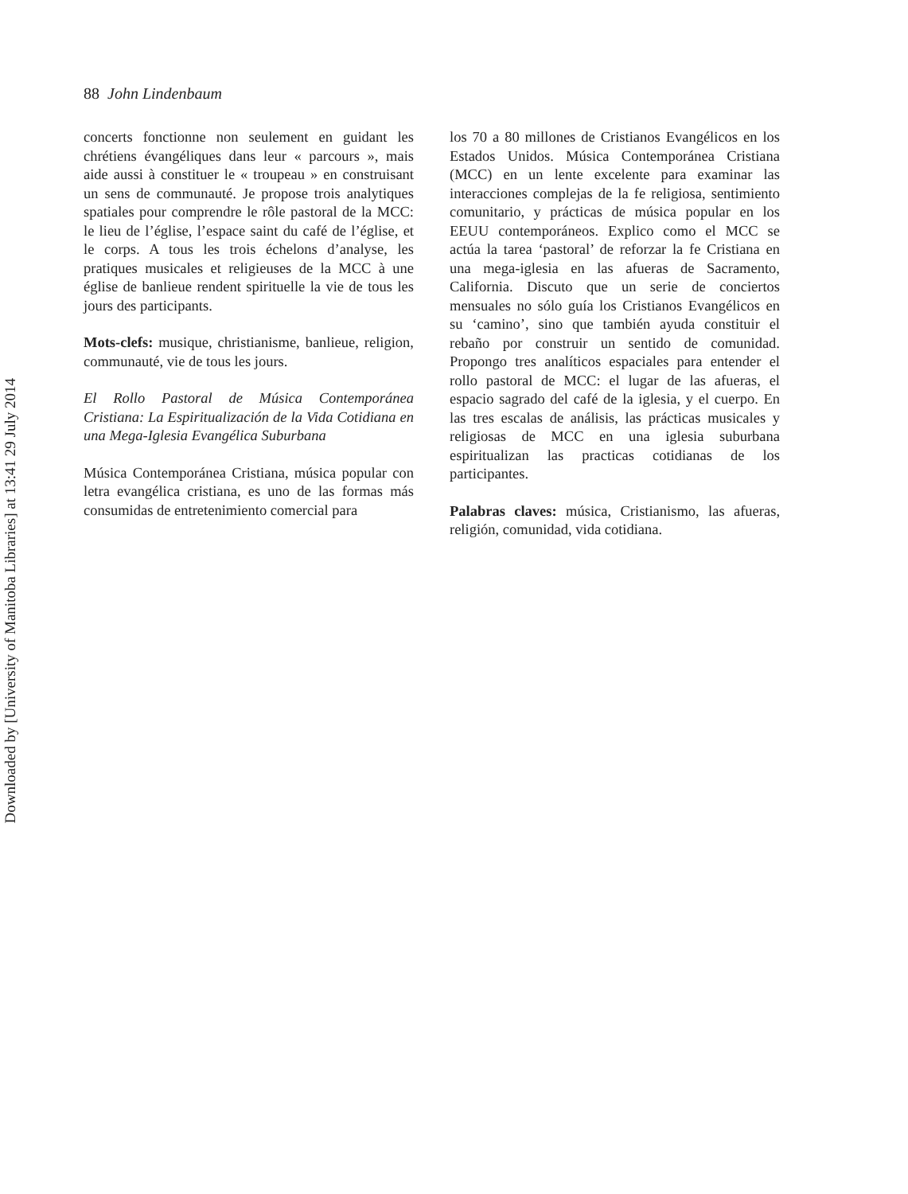88 John Lindenbaum
concerts fonctionne non seulement en guidant les chrétiens évangéliques dans leur « parcours », mais aide aussi à constituer le « troupeau » en construisant un sens de communauté. Je propose trois analytiques spatiales pour comprendre le rôle pastoral de la MCC: le lieu de l’église, l’espace saint du café de l’église, et le corps. A tous les trois échelons d’analyse, les pratiques musicales et religieuses de la MCC à une église de banlieue rendent spirituelle la vie de tous les jours des participants.
Mots-clefs: musique, christianisme, banlieue, religion, communauté, vie de tous les jours.
El Rollo Pastoral de Música Contemporánea Cristiana: La Espiritualización de la Vida Cotidiana en una Mega-Iglesia Evangélica Suburbana
Música Contemporánea Cristiana, música popular con letra evangélica cristiana, es uno de las formas más consumidas de entretenimiento comercial para
los 70 a 80 millones de Cristianos Evangélicos en los Estados Unidos. Música Contemporánea Cristiana (MCC) en un lente excelente para examinar las interacciones complejas de la fe religiosa, sentimiento comunitario, y prácticas de música popular en los EEUU contemporáneos. Explico como el MCC se actúa la tarea ‘pastoral’ de reforzar la fe Cristiana en una mega-iglesia en las afueras de Sacramento, California. Discuto que un serie de conciertos mensuales no sólo guía los Cristianos Evangélicos en su ‘camino’, sino que también ayuda constituir el rebaño por construir un sentido de comunidad. Propongo tres analíticos espaciales para entender el rollo pastoral de MCC: el lugar de las afueras, el espacio sagrado del café de la iglesia, y el cuerpo. En las tres escalas de análisis, las prácticas musicales y religiosas de MCC en una iglesia suburbana espiritualizan las practicas cotidianas de los participantes.
Palabras claves: música, Cristianismo, las afueras, religión, comunidad, vida cotidiana.
Downloaded by [University of Manitoba Libraries] at 13:41 29 July 2014